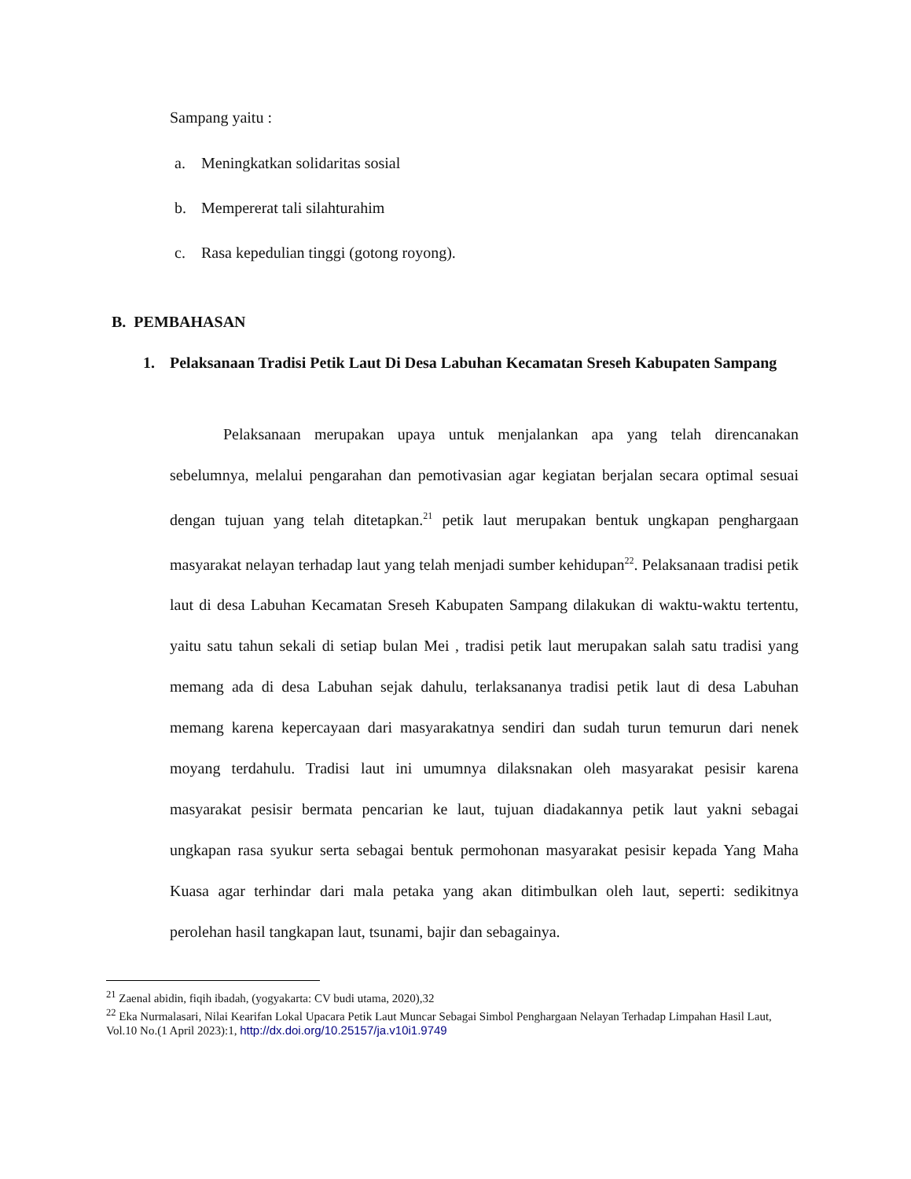Sampang yaitu :
a. Meningkatkan solidaritas sosial
b. Mempererat tali silahturahim
c. Rasa kepedulian tinggi (gotong royong).
B. PEMBAHASAN
1. Pelaksanaan Tradisi Petik Laut Di Desa Labuhan Kecamatan Sreseh Kabupaten Sampang
Pelaksanaan merupakan upaya untuk menjalankan apa yang telah direncanakan sebelumnya, melalui pengarahan dan pemotivasian agar kegiatan berjalan secara optimal sesuai dengan tujuan yang telah ditetapkan.<sup>21</sup> petik laut merupakan bentuk ungkapan penghargaan masyarakat nelayan terhadap laut yang telah menjadi sumber kehidupan<sup>22</sup>. Pelaksanaan tradisi petik laut di desa Labuhan Kecamatan Sreseh Kabupaten Sampang dilakukan di waktu-waktu tertentu, yaitu satu tahun sekali di setiap bulan Mei , tradisi petik laut merupakan salah satu tradisi yang memang ada di desa Labuhan sejak dahulu, terlaksananya tradisi petik laut di desa Labuhan memang karena kepercayaan dari masyarakatnya sendiri dan sudah turun temurun dari nenek moyang terdahulu. Tradisi laut ini umumnya dilaksnakan oleh masyarakat pesisir karena masyarakat pesisir bermata pencarian ke laut, tujuan diadakannya petik laut yakni sebagai ungkapan rasa syukur serta sebagai bentuk permohonan masyarakat pesisir kepada Yang Maha Kuasa agar terhindar dari mala petaka yang akan ditimbulkan oleh laut, seperti: sedikitnya perolehan hasil tangkapan laut, tsunami, bajir dan sebagainya.
<sup>21</sup> Zaenal abidin, fiqih ibadah, (yogyakarta: CV budi utama, 2020),32
<sup>22</sup> Eka Nurmalasari, Nilai Kearifan Lokal Upacara Petik Laut Muncar Sebagai Simbol Penghargaan Nelayan Terhadap Limpahan Hasil Laut, Vol.10 No.(1 April 2023):1, http://dx.doi.org/10.25157/ja.v10i1.9749